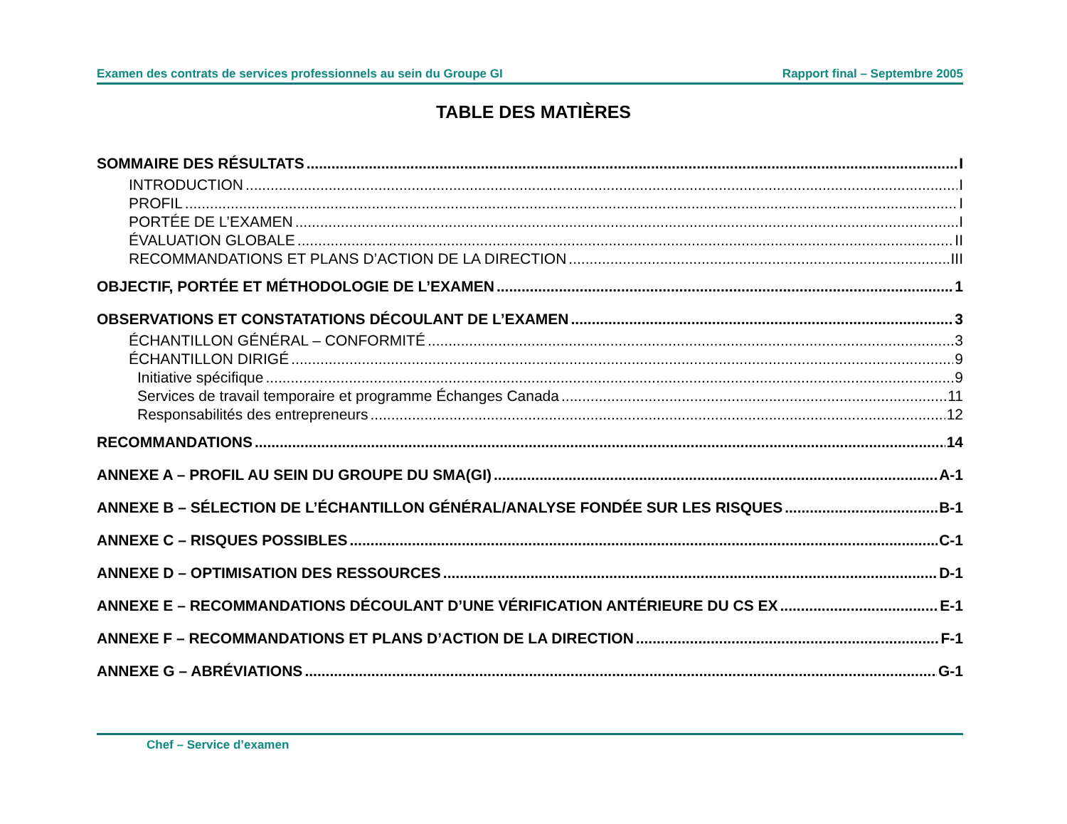Examen des contrats de services professionnels au sein du Groupe GI Rapport final – Septembre 2005
TABLE DES MATIÈRES
SOMMAIRE DES RÉSULTATS I
INTRODUCTION I
PROFIL I
PORTÉE DE L’EXAMEN I
ÉVALUATION GLOBALE II
RECOMMANDATIONS ET PLANS D’ACTION DE LA DIRECTION III
OBJECTIF, PORTÉE ET MÉTHODOLOGIE DE L’EXAMEN 1
OBSERVATIONS ET CONSTATATIONS DÉCOULANT DE L’EXAMEN 3
ÉCHANTILLON GÉNÉRAL – CONFORMITÉ 3
ÉCHANTILLON DIRIGÉ 9
Initiative spécifique 9
Services de travail temporaire et programme Échanges Canada 11
Responsabilités des entrepreneurs 12
RECOMMANDATIONS 14
ANNEXE A – PROFIL AU SEIN DU GROUPE DU SMA(GI) A-1
ANNEXE B – SÉLECTION DE L’ÉCHANTILLON GÉNÉRAL/ANALYSE FONDÉE SUR LES RISQUES B-1
ANNEXE C – RISQUES POSSIBLES C-1
ANNEXE D – OPTIMISATION DES RESSOURCES D-1
ANNEXE E – RECOMMANDATIONS DÉCOULANT D’UNE VÉRIFICATION ANTÉRIEURE DU CS EX E-1
ANNEXE F – RECOMMANDATIONS ET PLANS D’ACTION DE LA DIRECTION F-1
ANNEXE G – ABRÉVIATIONS G-1
Chef – Service d’examen